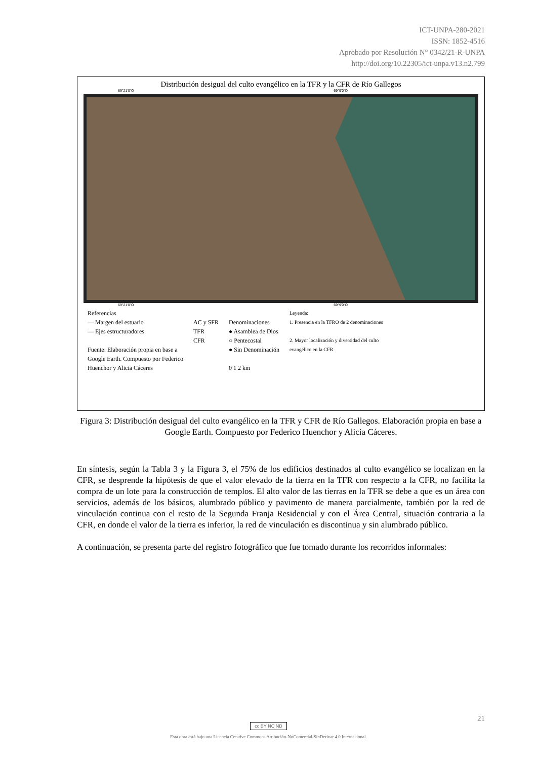ICT-UNPA-280-2021
ISSN: 1852-4516
Aprobado por Resolución N° 0342/21-R-UNPA
http://doi.org/10.22305/ict-unpa.v13.n2.799
Distribución desigual del culto evangélico en la TFR y la CFR de Río Gallegos
69°21'0"O 69°9'0"O
69°21'0"O 69°9'0"O
Referencias
— Margen del estuario
— Ejes estructuradores
Fuente: Elaboración propia en base a
Google Earth. Compuesto por Federico
Huenchor y Alicia Cáceres
AC y SFR
TFR
CFR
Denominaciones
● Asamblea de Dios
○ Pentecostal
● Sin Denominación
0 1 2 km
Leyenda:
1. Presencia en la TFRO de 2 denominaciones
2. Mayor localización y diversidad del culto
evangélico en la CFR
Figura 3: Distribución desigual del culto evangélico en la TFR y CFR de Río Gallegos. Elaboración propia en base a Google Earth. Compuesto por Federico Huenchor y Alicia Cáceres.
En síntesis, según la Tabla 3 y la Figura 3, el 75% de los edificios destinados al culto evangélico se localizan en la CFR, se desprende la hipótesis de que el valor elevado de la tierra en la TFR con respecto a la CFR, no facilita la compra de un lote para la construcción de templos. El alto valor de las tierras en la TFR se debe a que es un área con servicios, además de los básicos, alumbrado público y pavimento de manera parcialmente, también por la red de vinculación continua con el resto de la Segunda Franja Residencial y con el Área Central, situación contraria a la CFR, en donde el valor de la tierra es inferior, la red de vinculación es discontinua y sin alumbrado público.
A continuación, se presenta parte del registro fotográfico que fue tomado durante los recorridos informales:
21
cc BY NC ND
Esta obra está bajo una Licencia Creative Commons Atribución-NoComercial-SinDerivar 4.0 Internacional.